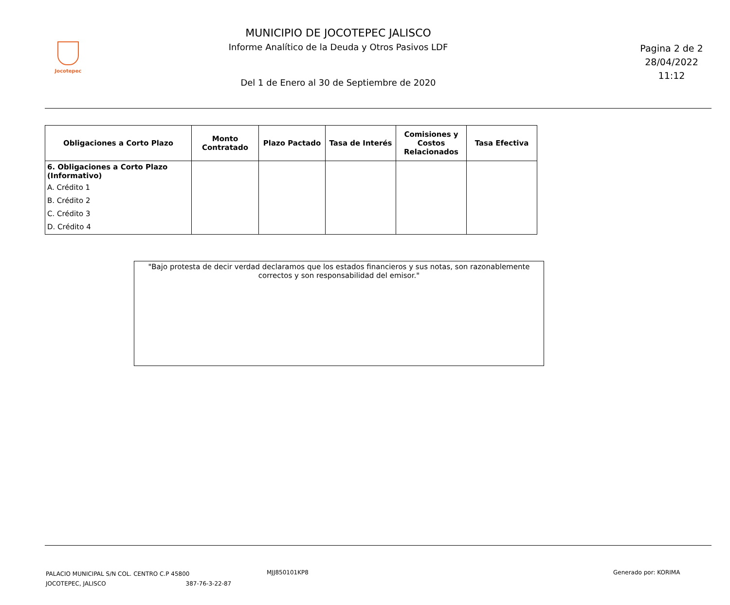Jocotepec
MUNICIPIO DE JOCOTEPEC JALISCO
Informe Analítico de la Deuda y Otros Pasivos LDF
Del 1 de Enero al 30 de Septiembre de 2020
Pagina 2 de 2
28/04/2022
11:12
| Obligaciones a Corto Plazo | Monto Contratado | Plazo Pactado | Tasa de Interés | Comisiones y Costos Relacionados | Tasa Efectiva |
| --- | --- | --- | --- | --- | --- |
| 6. Obligaciones a Corto Plazo (Informativo) A. Crédito 1 B. Crédito 2 C. Crédito 3 D. Crédito 4 | | | | | |
"Bajo protesta de decir verdad declaramos que los estados financieros y sus notas, son razonablemente correctos y son responsabilidad del emisor."
PALACIO MUNICIPAL S/N COL. CENTRO C.P 45800
JOCOTEPEC, JALISCO 387-76-3-22-87
MJJ850101KP8 Generado por: KORIMA